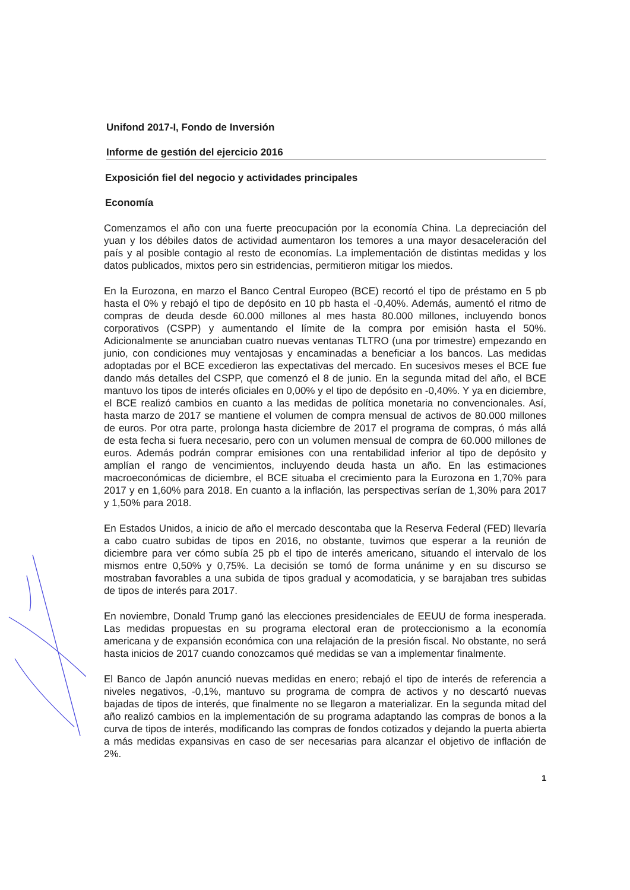Unifond 2017-I, Fondo de Inversión
Informe de gestión del ejercicio 2016
Exposición fiel del negocio y actividades principales
Economía
Comenzamos el año con una fuerte preocupación por la economía China. La depreciación del yuan y los débiles datos de actividad aumentaron los temores a una mayor desaceleración del país y al posible contagio al resto de economías. La implementación de distintas medidas y los datos publicados, mixtos pero sin estridencias, permitieron mitigar los miedos.
En la Eurozona, en marzo el Banco Central Europeo (BCE) recortó el tipo de préstamo en 5 pb hasta el 0% y rebajó el tipo de depósito en 10 pb hasta el -0,40%. Además, aumentó el ritmo de compras de deuda desde 60.000 millones al mes hasta 80.000 millones, incluyendo bonos corporativos (CSPP) y aumentando el límite de la compra por emisión hasta el 50%. Adicionalmente se anunciaban cuatro nuevas ventanas TLTRO (una por trimestre) empezando en junio, con condiciones muy ventajosas y encaminadas a beneficiar a los bancos. Las medidas adoptadas por el BCE excedieron las expectativas del mercado. En sucesivos meses el BCE fue dando más detalles del CSPP, que comenzó el 8 de junio. En la segunda mitad del año, el BCE mantuvo los tipos de interés oficiales en 0,00% y el tipo de depósito en -0,40%. Y ya en diciembre, el BCE realizó cambios en cuanto a las medidas de política monetaria no convencionales. Así, hasta marzo de 2017 se mantiene el volumen de compra mensual de activos de 80.000 millones de euros. Por otra parte, prolonga hasta diciembre de 2017 el programa de compras, ó más allá de esta fecha si fuera necesario, pero con un volumen mensual de compra de 60.000 millones de euros. Además podrán comprar emisiones con una rentabilidad inferior al tipo de depósito y amplían el rango de vencimientos, incluyendo deuda hasta un año. En las estimaciones macroeconómicas de diciembre, el BCE situaba el crecimiento para la Eurozona en 1,70% para 2017 y en 1,60% para 2018. En cuanto a la inflación, las perspectivas serían de 1,30% para 2017 y 1,50% para 2018.
En Estados Unidos, a inicio de año el mercado descontaba que la Reserva Federal (FED) llevaría a cabo cuatro subidas de tipos en 2016, no obstante, tuvimos que esperar a la reunión de diciembre para ver cómo subía 25 pb el tipo de interés americano, situando el intervalo de los mismos entre 0,50% y 0,75%. La decisión se tomó de forma unánime y en su discurso se mostraban favorables a una subida de tipos gradual y acomodaticia, y se barajaban tres subidas de tipos de interés para 2017.
En noviembre, Donald Trump ganó las elecciones presidenciales de EEUU de forma inesperada. Las medidas propuestas en su programa electoral eran de proteccionismo a la economía americana y de expansión económica con una relajación de la presión fiscal. No obstante, no será hasta inicios de 2017 cuando conozcamos qué medidas se van a implementar finalmente.
El Banco de Japón anunció nuevas medidas en enero; rebajó el tipo de interés de referencia a niveles negativos, -0,1%, mantuvo su programa de compra de activos y no descartó nuevas bajadas de tipos de interés, que finalmente no se llegaron a materializar. En la segunda mitad del año realizó cambios en la implementación de su programa adaptando las compras de bonos a la curva de tipos de interés, modificando las compras de fondos cotizados y dejando la puerta abierta a más medidas expansivas en caso de ser necesarias para alcanzar el objetivo de inflación de 2%.
1